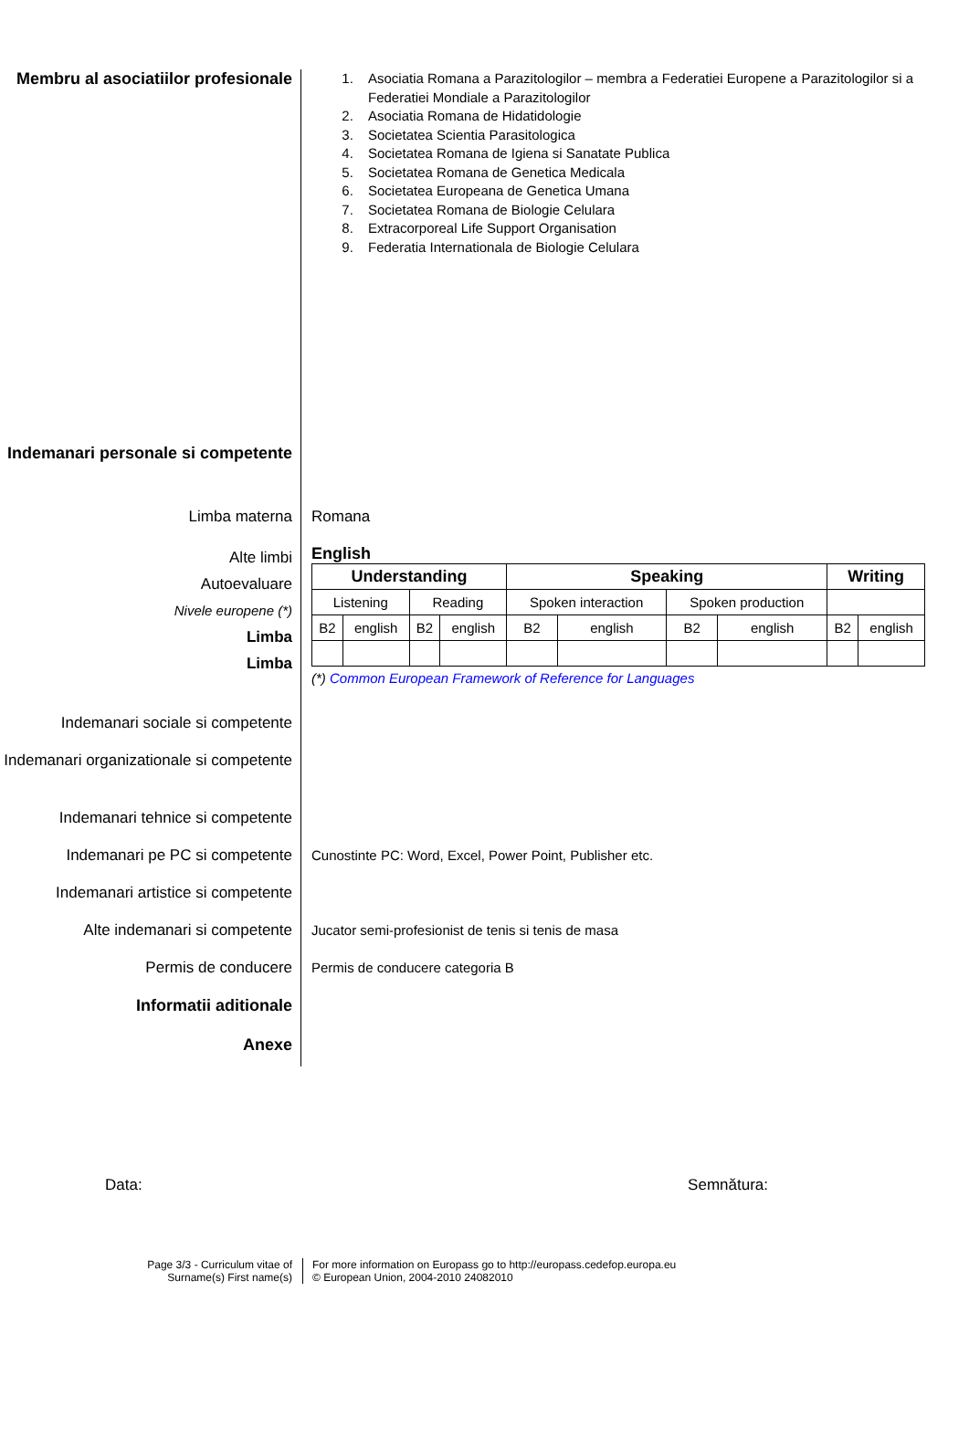Membru al asociatiilor profesionale
1. Asociatia Romana a Parazitologilor – membra a Federatiei Europene a Parazitologilor si a Federatiei Mondiale a Parazitologilor
2. Asociatia Romana de Hidatidologie
3. Societatea Scientia Parasitologica
4. Societatea Romana de Igiena si Sanatate Publica
5. Societatea Romana de Genetica Medicala
6. Societatea Europeana de Genetica Umana
7. Societatea Romana de Biologie Celulara
8. Extracorporeal Life Support Organisation
9. Federatia Internationala de Biologie Celulara
Indemanari personale si competente
Limba materna Romana
Alte limbi
Autoevaluare
Nivele europene (*)
Limba
Limba
English
| Understanding | | | | Speaking | | | | Writing | |
| --- | --- | --- | --- | --- | --- | --- | --- | --- | --- |
| Listening | | Reading | | Spoken interaction | | Spoken production | | | |
| B2 | english | B2 | english | B2 | english | B2 | english | B2 | english |
(*) Common European Framework of Reference for Languages
Indemanari sociale si competente
Indemanari organizationale si competente
Indemanari tehnice si competente
Indemanari pe PC si competente Cunostinte PC: Word, Excel, Power Point, Publisher etc.
Indemanari artistice si competente
Alte indemanari si competente Jucator semi-profesionist de tenis si tenis de masa
Permis de conducere Permis de conducere categoria B
Informatii aditionale
Anexe
Data: Semnătura:
Page 3/3 - Curriculum vitae of
Surname(s) First name(s)
For more information on Europass go to http://europass.cedefop.europa.eu
© European Union, 2004-2010 24082010